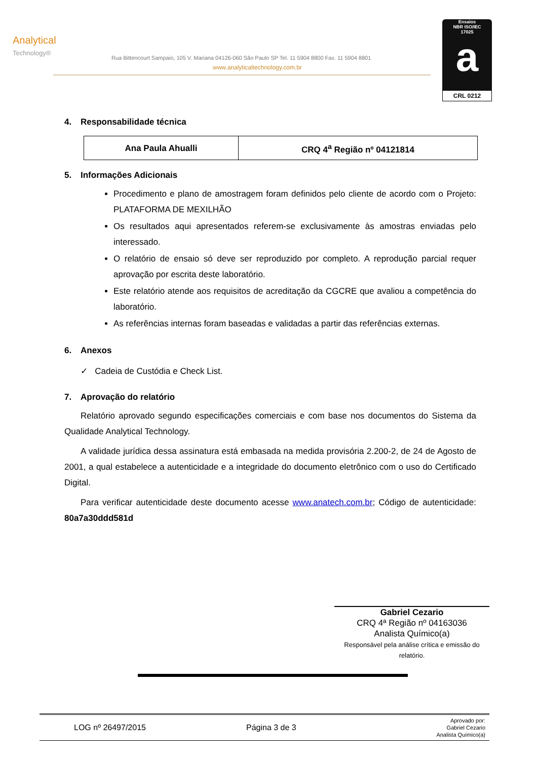Analytical
Technology®
Rua Bittencourt Sampaio, 105 V. Mariana 04126-060 São Paulo SP Tel. 11 5904 8800 Fax. 11 5904 8801
www.analyticaltechnology.com.br
Ensaios
NBR ISO/IEC
17025
a
CRL 0212
4. Responsabilidade técnica
| Ana Paula Ahualli | CRQ 4<sup>a</sup> Região nº 04121814 |
5. Informações Adicionais
Procedimento e plano de amostragem foram definidos pelo cliente de acordo com o Projeto: PLATAFORMA DE MEXILHÃO
Os resultados aqui apresentados referem-se exclusivamente às amostras enviadas pelo interessado.
O relatório de ensaio só deve ser reproduzido por completo. A reprodução parcial requer aprovação por escrita deste laboratório.
Este relatório atende aos requisitos de acreditação da CGCRE que avaliou a competência do laboratório.
As referências internas foram baseadas e validadas a partir das referências externas.
6. Anexos
✓ Cadeia de Custódia e Check List.
7. Aprovação do relatório
Relatório aprovado segundo especificações comerciais e com base nos documentos do Sistema da Qualidade Analytical Technology.
A validade jurídica dessa assinatura está embasada na medida provisória 2.200-2, de 24 de Agosto de 2001, a qual estabelece a autenticidade e a integridade do documento eletrônico com o uso do Certificado Digital.
Para verificar autenticidade deste documento acesse www.anatech.com.br; Código de autenticidade: 80a7a30ddd581d
Gabriel Cezario
CRQ 4ª Região nº 04163036
Analista Químico(a)
Responsável pela análise crítica e emissão do relatório.
LOG nº 26497/2015 Página 3 de 3
Aprovado por:
Gabriel Cezario
Analista Químico(a)